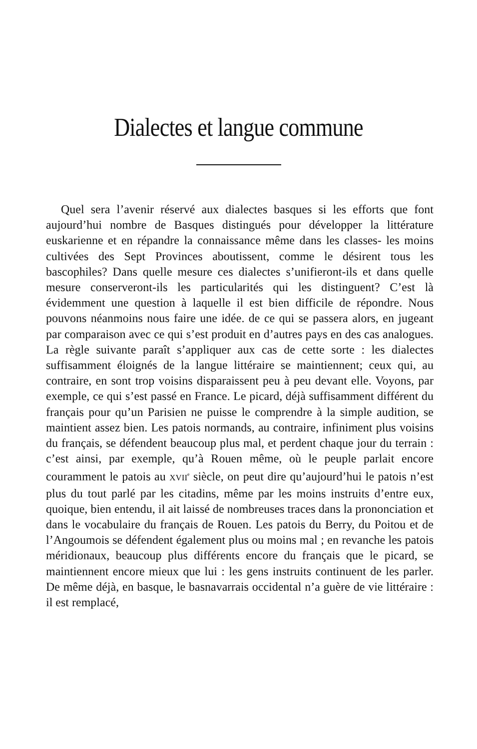Dialectes et langue commune
Quel sera l’avenir réservé aux dialectes basques si les efforts que font aujourd’hui nombre de Basques distingués pour développer la littérature euskarienne et en répandre la connaissance même dans les classes- les moins cultivées des Sept Provinces aboutissent, comme le désirent tous les bascophiles? Dans quelle mesure ces dialectes s’unifieront-ils et dans quelle mesure conserveront-ils les particularités qui les distinguent? C’est là évidemment une question à laquelle il est bien difficile de répondre. Nous pouvons néanmoins nous faire une idée. de ce qui se passera alors, en jugeant par comparaison avec ce qui s’est produit en d’autres pays en des cas analogues. La règle suivante paraît s’appliquer aux cas de cette sorte : les dialectes suffisamment éloignés de la langue littéraire se maintiennent; ceux qui, au contraire, en sont trop voisins disparaissent peu à peu devant elle. Voyons, par exemple, ce qui s’est passé en France. Le picard, déjà suffisamment différent du français pour qu’un Parisien ne puisse le comprendre à la simple audition, se maintient assez bien. Les patois normands, au contraire, infiniment plus voisins du français, se défendent beaucoup plus mal, et perdent chaque jour du terrain : c’est ainsi, par exemple, qu’à Rouen même, où le peuple parlait encore couramment le patois au XVII<sup>e</sup> siècle, on peut dire qu’aujourd’hui le patois n’est plus du tout parlé par les citadins, même par les moins instruits d’entre eux, quoique, bien entendu, il ait laissé de nombreuses traces dans la prononciation et dans le vocabulaire du français de Rouen. Les patois du Berry, du Poitou et de l’Angoumois se défendent également plus ou moins mal ; en revanche les patois méridionaux, beaucoup plus différents encore du français que le picard, se maintiennent encore mieux que lui : les gens instruits continuent de les parler. De même déjà, en basque, le basnavarrais occidental n’a guère de vie littéraire : il est remplacé,